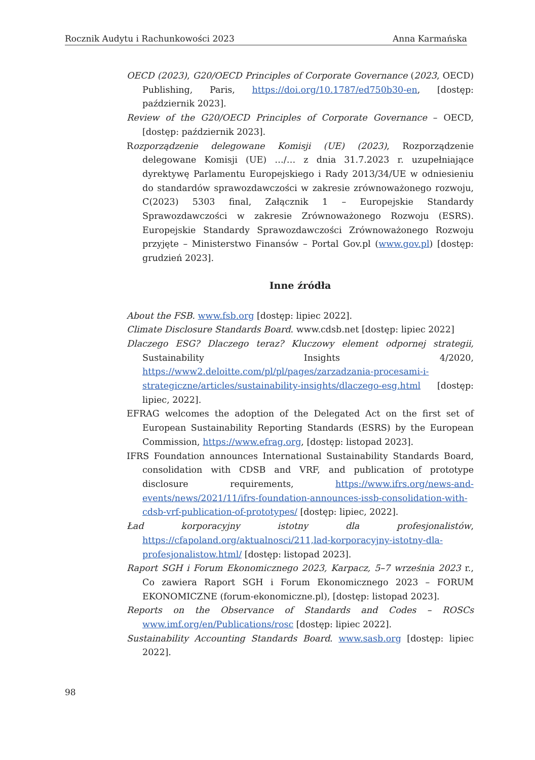Rocznik Audytu i Rachunkowości 2023 Anna Karmańska
OECD (2023), G20/OECD Principles of Corporate Governance (2023, OECD) Publishing, Paris, https://doi.org/10.1787/ed750b30-en, [dostęp: październik 2023].
Review of the G20/OECD Principles of Corporate Governance – OECD, [dostęp: październik 2023].
Rozporządzenie delegowane Komisji (UE) (2023), Rozporządzenie delegowane Komisji (UE) …/… z dnia 31.7.2023 r. uzupełniające dyrektywę Parlamentu Europejskiego i Rady 2013/34/UE w odniesieniu do standardów sprawozdawczości w zakresie zrównoważonego rozwoju, C(2023) 5303 final, Załącznik 1 – Europejskie Standardy Sprawozdawczości w zakresie Zrównoważonego Rozwoju (ESRS). Europejskie Standardy Sprawozdawczości Zrównoważonego Rozwoju przyjęte – Ministerstwo Finansów – Portal Gov.pl (www.gov.pl) [dostęp: grudzień 2023].
Inne źródła
About the FSB. www.fsb.org [dostęp: lipiec 2022].
Climate Disclosure Standards Board. www.cdsb.net [dostęp: lipiec 2022]
Dlaczego ESG? Dlaczego teraz? Kluczowy element odpornej strategii, Sustainability Insights 4/2020, https://www2.deloitte.com/pl/pl/pages/zarzadzania-procesami-i-strategiczne/articles/sustainability-insights/dlaczego-esg.html [dostęp: lipiec, 2022].
EFRAG welcomes the adoption of the Delegated Act on the first set of European Sustainability Reporting Standards (ESRS) by the European Commission, https://www.efrag.org, [dostęp: listopad 2023].
IFRS Foundation announces International Sustainability Standards Board, consolidation with CDSB and VRF, and publication of prototype disclosure requirements, https://www.ifrs.org/news-and-events/news/2021/11/ifrs-foundation-announces-issb-consolidation-with-cdsb-vrf-publication-of-prototypes/ [dostęp: lipiec, 2022].
Ład korporacyjny istotny dla profesjonalistów, https://cfapoland.org/aktualnosci/211,lad-korporacyjny-istotny-dla-profesjonalistow.html/ [dostęp: listopad 2023].
Raport SGH i Forum Ekonomicznego 2023, Karpacz, 5–7 września 2023 r., Co zawiera Raport SGH i Forum Ekonomicznego 2023 – FORUM EKONOMICZNE (forum-ekonomiczne.pl), [dostęp: listopad 2023].
Reports on the Observance of Standards and Codes – ROSCs www.imf.org/en/Publications/rosc [dostęp: lipiec 2022].
Sustainability Accounting Standards Board. www.sasb.org [dostęp: lipiec 2022].
98